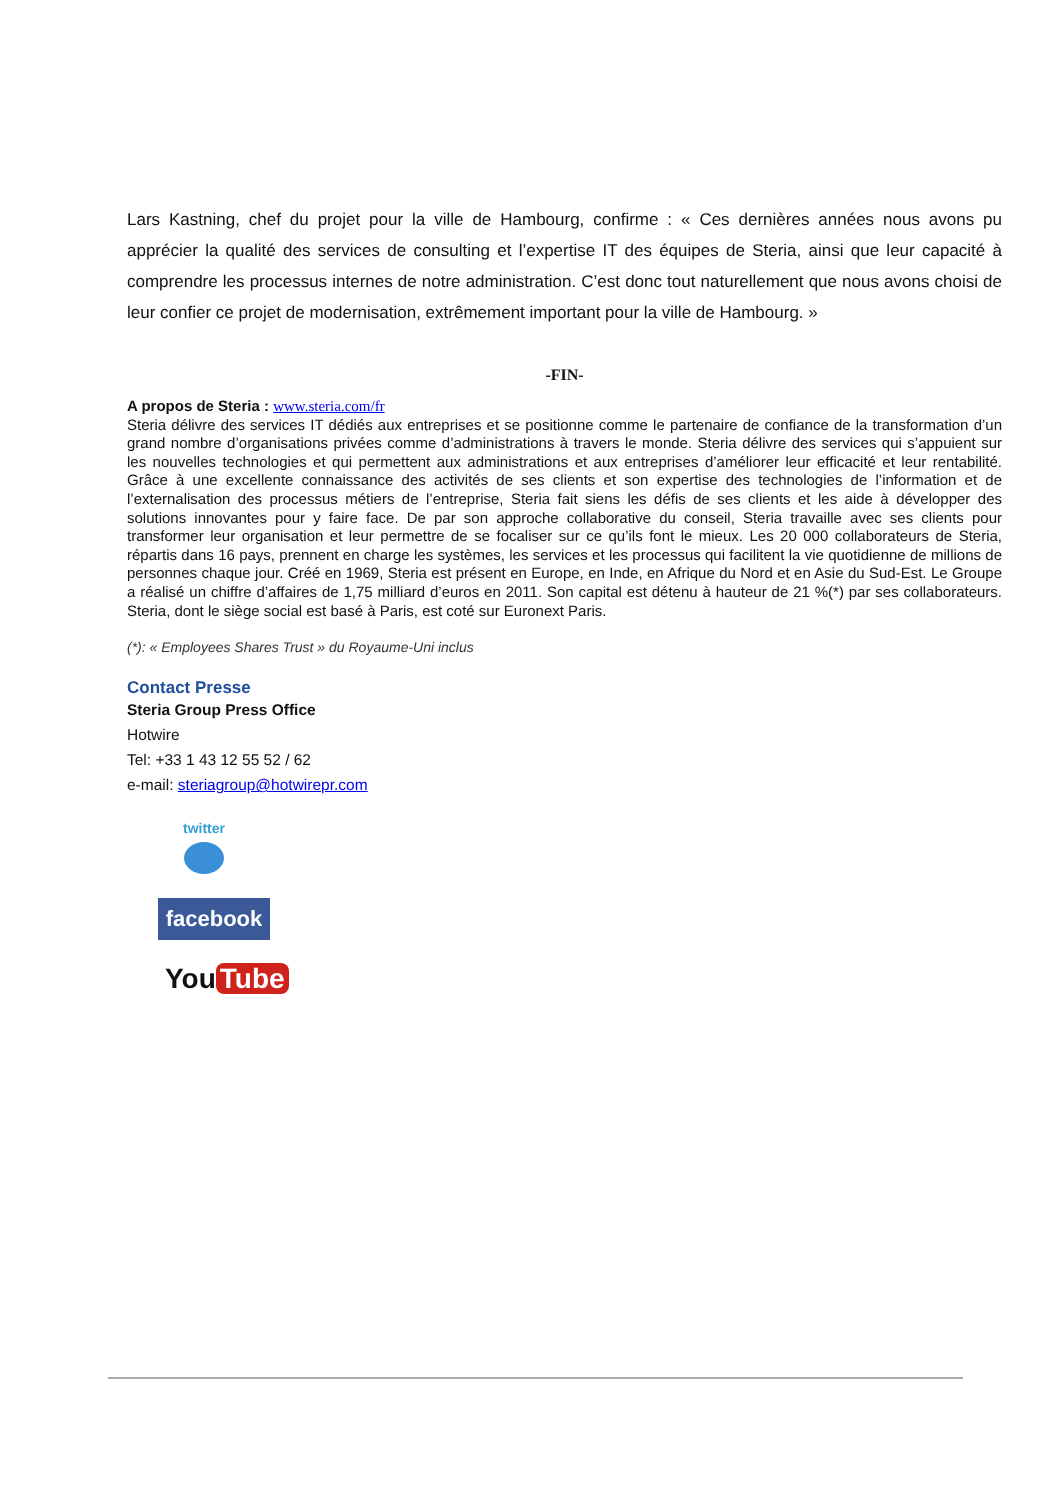Lars Kastning, chef du projet pour la ville de Hambourg, confirme : « Ces dernières années nous avons pu apprécier la qualité des services de consulting et l’expertise IT des équipes de Steria, ainsi que leur capacité à comprendre les processus internes de notre administration. C’est donc tout naturellement que nous avons choisi de leur confier ce projet de modernisation, extrêmement important pour la ville de Hambourg. »
-FIN-
A propos de Steria : www.steria.com/fr
Steria délivre des services IT dédiés aux entreprises et se positionne comme le partenaire de confiance de la transformation d’un grand nombre d’organisations privées comme d’administrations à travers le monde. Steria délivre des services qui s’appuient sur les nouvelles technologies et qui permettent aux administrations et aux entreprises d’améliorer leur efficacité et leur rentabilité. Grâce à une excellente connaissance des activités de ses clients et son expertise des technologies de l’information et de l’externalisation des processus métiers de l’entreprise, Steria fait siens les défis de ses clients et les aide à développer des solutions innovantes pour y faire face. De par son approche collaborative du conseil, Steria travaille avec ses clients pour transformer leur organisation et leur permettre de se focaliser sur ce qu’ils font le mieux. Les 20 000 collaborateurs de Steria, répartis dans 16 pays, prennent en charge les systèmes, les services et les processus qui facilitent la vie quotidienne de millions de personnes chaque jour. Créé en 1969, Steria est présent en Europe, en Inde, en Afrique du Nord et en Asie du Sud-Est. Le Groupe a réalisé un chiffre d’affaires de 1,75 milliard d’euros en 2011. Son capital est détenu à hauteur de 21 %(*) par ses collaborateurs. Steria, dont le siège social est basé à Paris, est coté sur Euronext Paris.
(*): « Employees Shares Trust » du Royaume-Uni inclus
Contact Presse
Steria Group Press Office
Hotwire
Tel: +33 1 43 12 55 52 / 62
e-mail: steriagroup@hotwirepr.com
twitter
facebook
You Tube